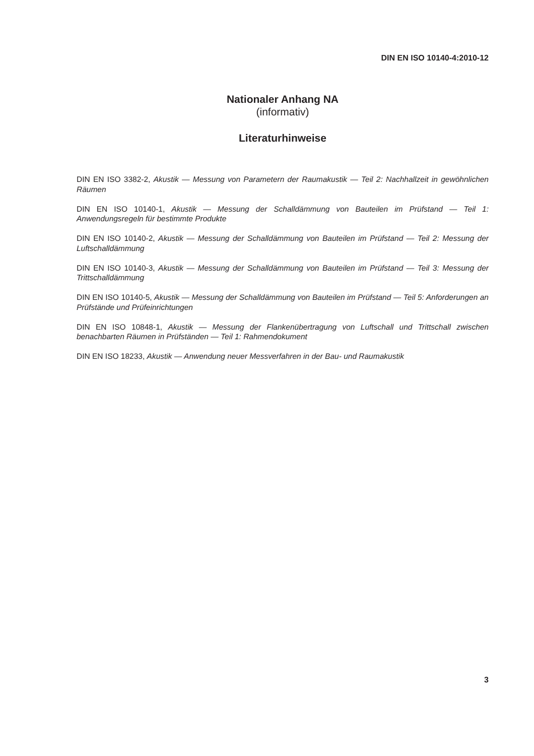DIN EN ISO 10140-4:2010-12
Nationaler Anhang NA
(informativ)
Literaturhinweise
DIN EN ISO 3382-2, Akustik — Messung von Parametern der Raumakustik — Teil 2: Nachhallzeit in gewöhnlichen Räumen
DIN EN ISO 10140-1, Akustik — Messung der Schalldämmung von Bauteilen im Prüfstand — Teil 1: Anwendungsregeln für bestimmte Produkte
DIN EN ISO 10140-2, Akustik — Messung der Schalldämmung von Bauteilen im Prüfstand — Teil 2: Messung der Luftschalldämmung
DIN EN ISO 10140-3, Akustik — Messung der Schalldämmung von Bauteilen im Prüfstand — Teil 3: Messung der Trittschalldämmung
DIN EN ISO 10140-5, Akustik — Messung der Schalldämmung von Bauteilen im Prüfstand — Teil 5: Anforderungen an Prüfstände und Prüfeinrichtungen
DIN EN ISO 10848-1, Akustik — Messung der Flankenübertragung von Luftschall und Trittschall zwischen benachbarten Räumen in Prüfständen — Teil 1: Rahmendokument
DIN EN ISO 18233, Akustik — Anwendung neuer Messverfahren in der Bau- und Raumakustik
3